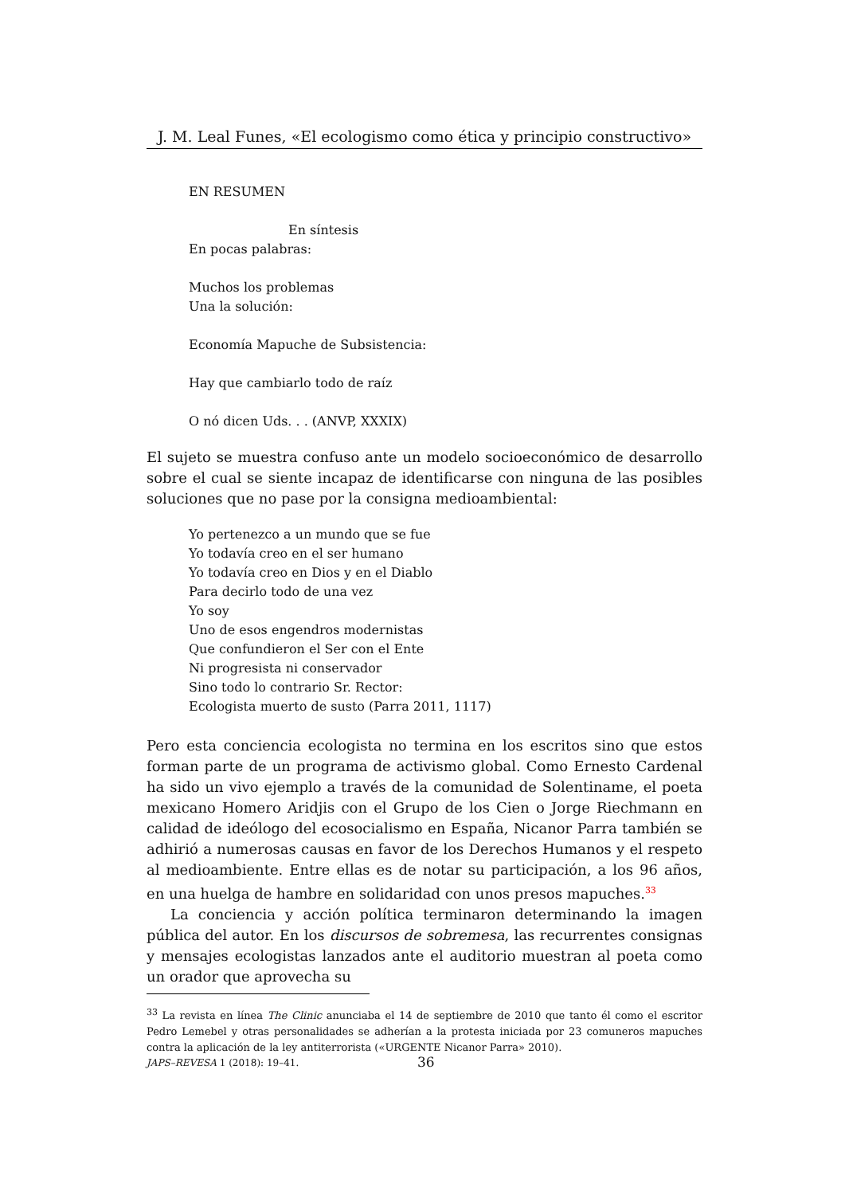J. M. Leal Funes, «El ecologismo como ética y principio constructivo»
EN RESUMEN
En síntesis
En pocas palabras:
Muchos los problemas
Una la solución:
Economía Mapuche de Subsistencia:
Hay que cambiarlo todo de raíz
O nó dicen Uds. . . (ANVP, XXXIX)
El sujeto se muestra confuso ante un modelo socioeconómico de desarrollo sobre el cual se siente incapaz de identificarse con ninguna de las posibles soluciones que no pase por la consigna medioambiental:
Yo pertenezco a un mundo que se fue
Yo todavía creo en el ser humano
Yo todavía creo en Dios y en el Diablo
Para decirlo todo de una vez
Yo soy
Uno de esos engendros modernistas
Que confundieron el Ser con el Ente
Ni progresista ni conservador
Sino todo lo contrario Sr. Rector:
Ecologista muerto de susto (Parra 2011, 1117)
Pero esta conciencia ecologista no termina en los escritos sino que estos forman parte de un programa de activismo global. Como Ernesto Cardenal ha sido un vivo ejemplo a través de la comunidad de Solentiname, el poeta mexicano Homero Aridjis con el Grupo de los Cien o Jorge Riechmann en calidad de ideólogo del ecosocialismo en España, Nicanor Parra también se adhirió a numerosas causas en favor de los Derechos Humanos y el respeto al medioambiente. Entre ellas es de notar su participación, a los 96 años, en una huelga de hambre en solidaridad con unos presos mapuches.<sup>33</sup>
La conciencia y acción política terminaron determinando la imagen pública del autor. En los discursos de sobremesa, las recurrentes consignas y mensajes ecologistas lanzados ante el auditorio muestran al poeta como un orador que aprovecha su
<sup>33</sup> La revista en línea The Clinic anunciaba el 14 de septiembre de 2010 que tanto él como el escritor Pedro Lemebel y otras personalidades se adherían a la protesta iniciada por 23 comuneros mapuches contra la aplicación de la ley antiterrorista («URGENTE Nicanor Parra» 2010).
JAPS–REVESA 1 (2018): 19–41. 36